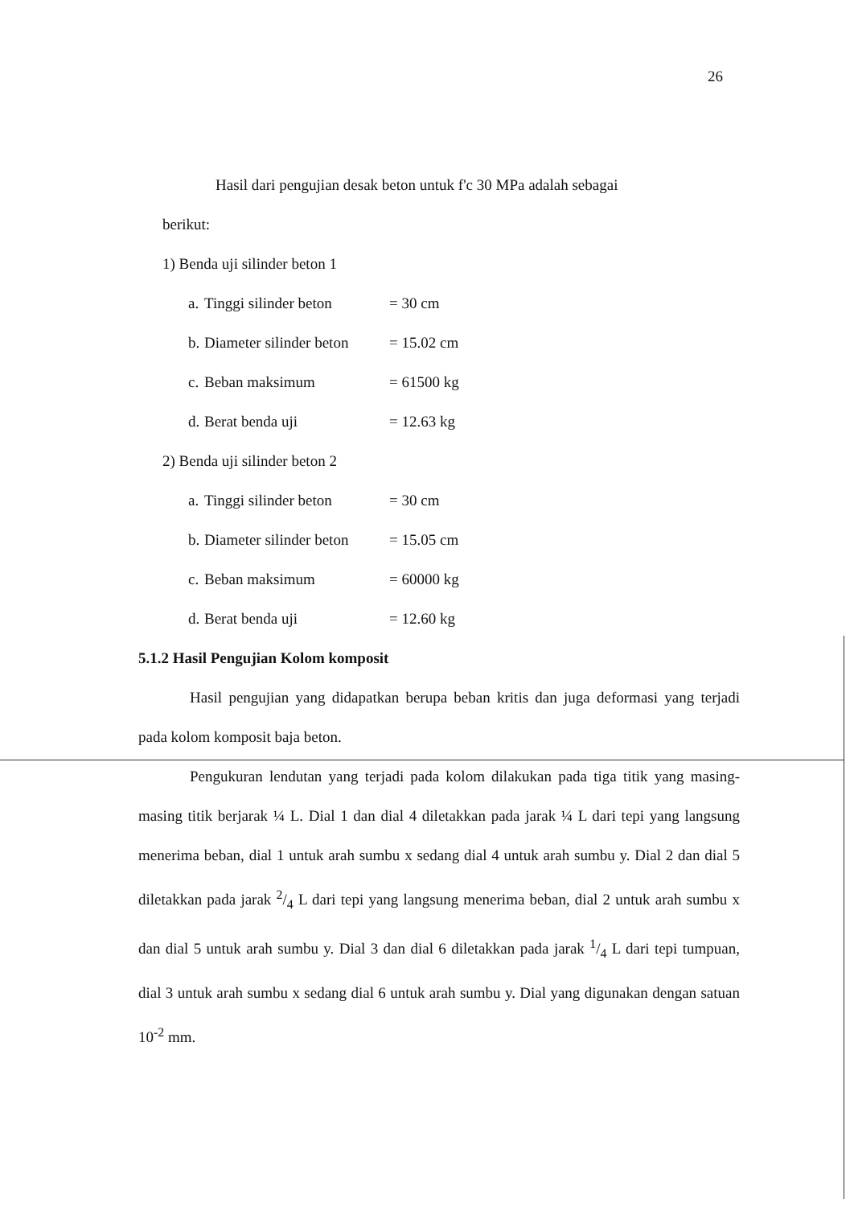26
Hasil dari pengujian desak beton untuk f'c 30 MPa adalah sebagai
berikut:
1) Benda uji silinder beton 1
a. Tinggi silinder beton = 30 cm
b. Diameter silinder beton = 15.02 cm
c. Beban maksimum = 61500 kg
d. Berat benda uji = 12.63 kg
2) Benda uji silinder beton 2
a. Tinggi silinder beton = 30 cm
b. Diameter silinder beton = 15.05 cm
c. Beban maksimum = 60000 kg
d. Berat benda uji = 12.60 kg
5.1.2 Hasil Pengujian Kolom komposit
Hasil pengujian yang didapatkan berupa beban kritis dan juga deformasi yang terjadi pada kolom komposit baja beton.
Pengukuran lendutan yang terjadi pada kolom dilakukan pada tiga titik yang masing-masing titik berjarak ¼ L. Dial 1 dan dial 4 diletakkan pada jarak ¼ L dari tepi yang langsung menerima beban, dial 1 untuk arah sumbu x sedang dial 4 untuk arah sumbu y. Dial 2 dan dial 5 diletakkan pada jarak 2/4 L dari tepi yang langsung menerima beban, dial 2 untuk arah sumbu x dan dial 5 untuk arah sumbu y. Dial 3 dan dial 6 diletakkan pada jarak 1/4 L dari tepi tumpuan, dial 3 untuk arah sumbu x sedang dial 6 untuk arah sumbu y. Dial yang digunakan dengan satuan 10<sup>-2</sup> mm.